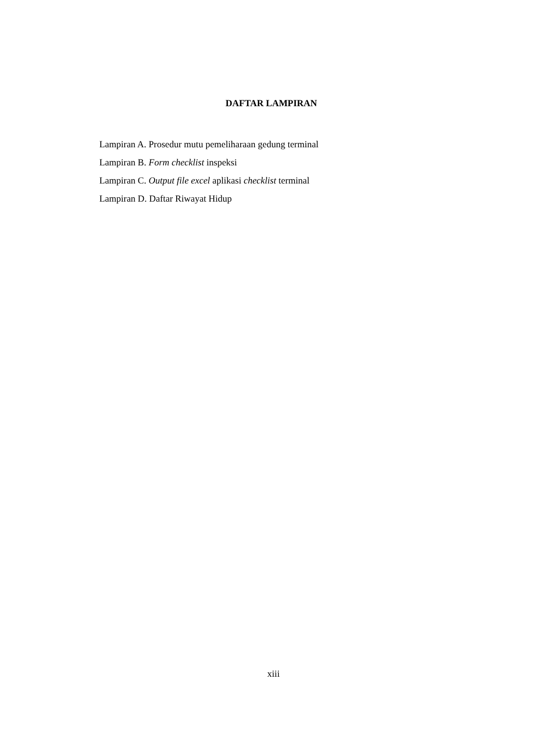DAFTAR LAMPIRAN
Lampiran A. Prosedur mutu pemeliharaan gedung terminal
Lampiran B. Form checklist inspeksi
Lampiran C. Output file excel aplikasi checklist terminal
Lampiran D. Daftar Riwayat Hidup
xiii